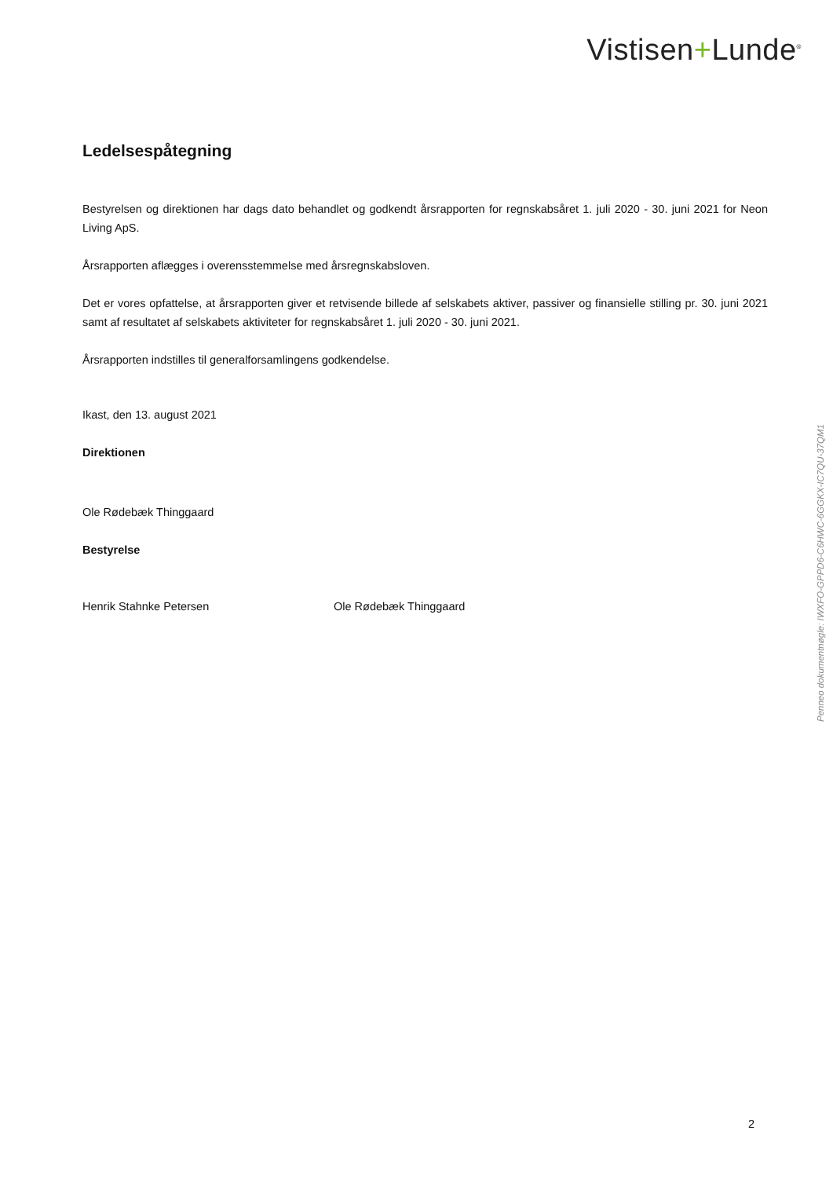Vistisen+Lunde<sup>®</sup>
Ledelsespåtegning
Bestyrelsen og direktionen har dags dato behandlet og godkendt årsrapporten for regnskabsåret 1. juli 2020 - 30. juni 2021 for Neon Living ApS.
Årsrapporten aflægges i overensstemmelse med årsregnskabsloven.
Det er vores opfattelse, at årsrapporten giver et retvisende billede af selskabets aktiver, passiver og finansielle stilling pr. 30. juni 2021 samt af resultatet af selskabets aktiviteter for regnskabsåret 1. juli 2020 - 30. juni 2021.
Årsrapporten indstilles til generalforsamlingens godkendelse.
Ikast, den 13. august 2021
Direktionen
Ole Rødebæk Thinggaard
Bestyrelse
Henrik Stahnke Petersen Ole Rødebæk Thinggaard
Penneo dokumentnøgle: IWXFO-GPPD6-C6HWC-6GGKX-IC7QU-37QM1
2